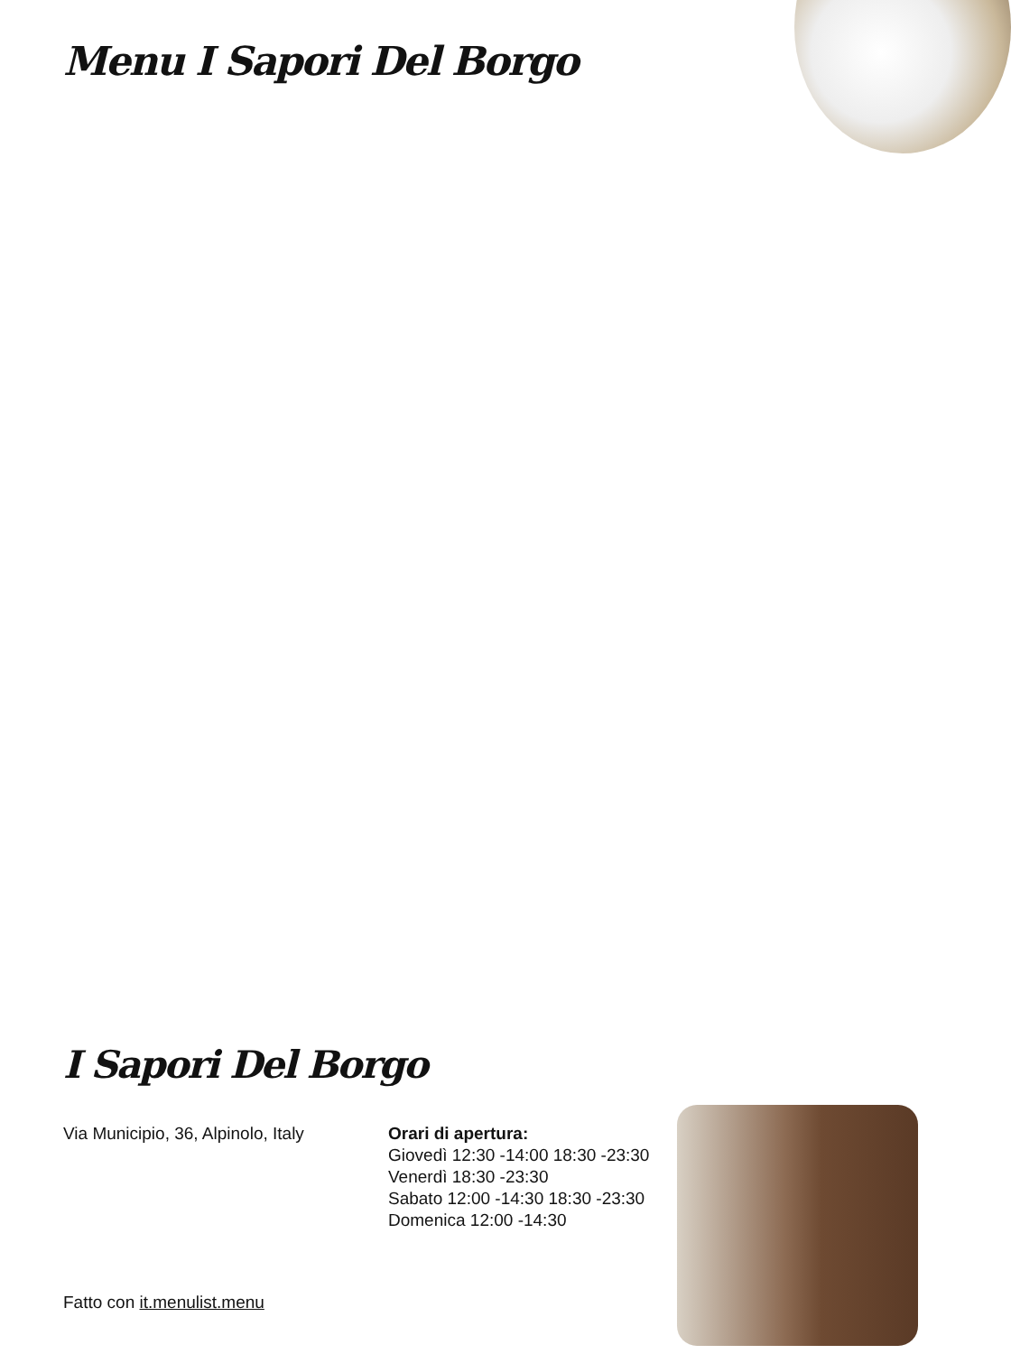Menu I Sapori Del Borgo
I Sapori Del Borgo
Via Municipio, 36, Alpinolo, Italy
Orari di apertura:
Giovedì 12:30 -14:00 18:30 -23:30
Venerdì 18:30 -23:30
Sabato 12:00 -14:30 18:30 -23:30
Domenica 12:00 -14:30
Fatto con it.menulist.menu